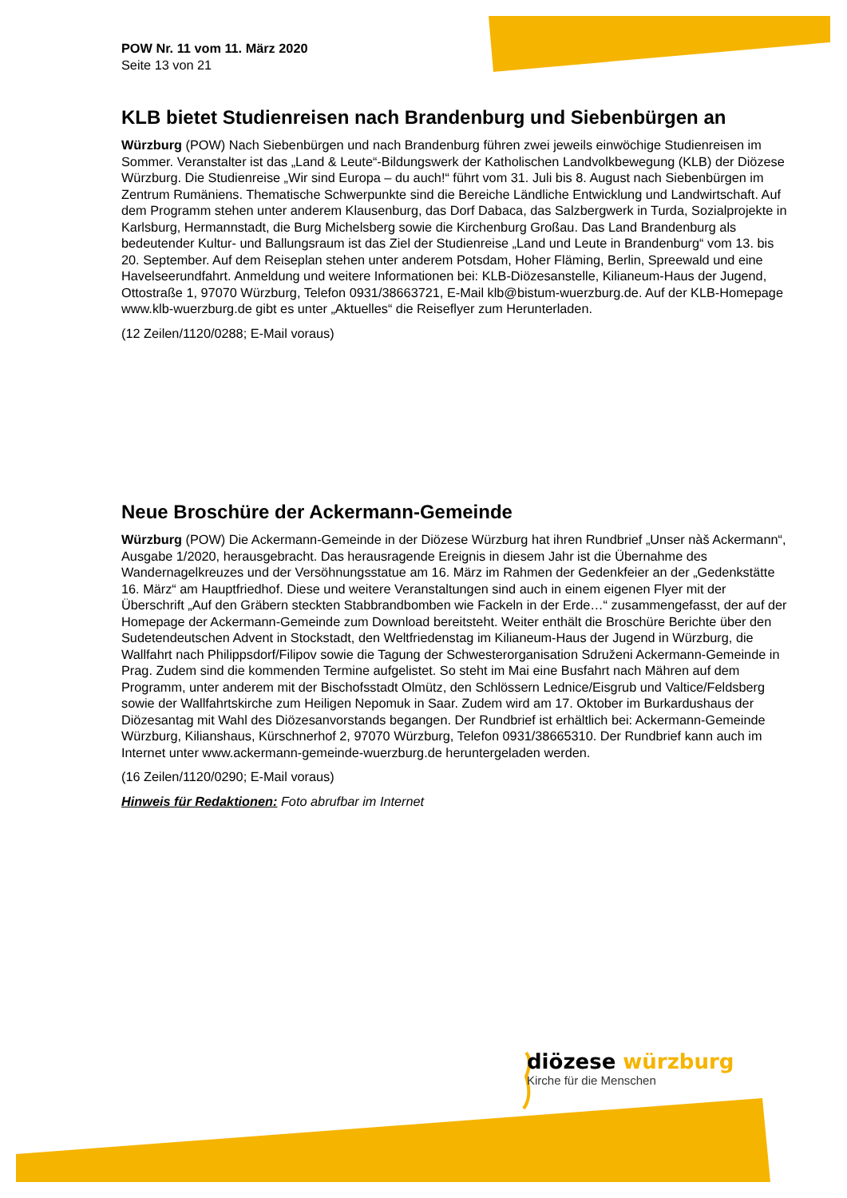POW Nr. 11 vom 11. März 2020
Seite 13 von 21
KLB bietet Studienreisen nach Brandenburg und Siebenbürgen an
Würzburg (POW) Nach Siebenbürgen und nach Brandenburg führen zwei jeweils einwöchige Studienreisen im Sommer. Veranstalter ist das „Land & Leute“-Bildungswerk der Katholischen Landvolkbewegung (KLB) der Diözese Würzburg. Die Studienreise „Wir sind Europa – du auch!“ führt vom 31. Juli bis 8. August nach Siebenbürgen im Zentrum Rumäniens. Thematische Schwerpunkte sind die Bereiche Ländliche Entwicklung und Landwirtschaft. Auf dem Programm stehen unter anderem Klausenburg, das Dorf Dabaca, das Salzbergwerk in Turda, Sozialprojekte in Karlsburg, Hermannstadt, die Burg Michelsberg sowie die Kirchenburg Großau. Das Land Brandenburg als bedeutender Kultur- und Ballungsraum ist das Ziel der Studienreise „Land und Leute in Brandenburg“ vom 13. bis 20. September. Auf dem Reiseplan stehen unter anderem Potsdam, Hoher Fläming, Berlin, Spreewald und eine Havelseerundfahrt. Anmeldung und weitere Informationen bei: KLB-Diözesanstelle, Kilianeum-Haus der Jugend, Ottostraße 1, 97070 Würzburg, Telefon 0931/38663721, E-Mail klb@bistum-wuerzburg.de. Auf der KLB-Homepage www.klb-wuerzburg.de gibt es unter „Aktuelles“ die Reiseflyer zum Herunterladen.
(12 Zeilen/1120/0288; E-Mail voraus)
Neue Broschüre der Ackermann-Gemeinde
Würzburg (POW) Die Ackermann-Gemeinde in der Diözese Würzburg hat ihren Rundbrief „Unser nàš Ackermann“, Ausgabe 1/2020, herausgebracht. Das herausragende Ereignis in diesem Jahr ist die Übernahme des Wandernagelkreuzes und der Versöhnungsstatue am 16. März im Rahmen der Gedenkfeier an der „Gedenkstätte 16. März“ am Hauptfriedhof. Diese und weitere Veranstaltungen sind auch in einem eigenen Flyer mit der Überschrift „Auf den Gräbern steckten Stabbrandbomben wie Fackeln in der Erde…“ zusammengefasst, der auf der Homepage der Ackermann-Gemeinde zum Download bereitsteht. Weiter enthält die Broschüre Berichte über den Sudetendeutschen Advent in Stockstadt, den Weltfriedenstag im Kilianeum-Haus der Jugend in Würzburg, die Wallfahrt nach Philippsdorf/Filipov sowie die Tagung der Schwesterorganisation Sdruženi Ackermann-Gemeinde in Prag. Zudem sind die kommenden Termine aufgelistet. So steht im Mai eine Busfahrt nach Mähren auf dem Programm, unter anderem mit der Bischofsstadt Olmütz, den Schlössern Lednice/Eisgrub und Valtice/Feldsberg sowie der Wallfahrtskirche zum Heiligen Nepomuk in Saar. Zudem wird am 17. Oktober im Burkardushaus der Diözesantag mit Wahl des Diözesanvorstands begangen. Der Rundbrief ist erhältlich bei: Ackermann-Gemeinde Würzburg, Kilianshaus, Kürschnerhof 2, 97070 Würzburg, Telefon 0931/38665310. Der Rundbrief kann auch im Internet unter www.ackermann-gemeinde-wuerzburg.de heruntergeladen werden.
(16 Zeilen/1120/0290; E-Mail voraus)
Hinweis für Redaktionen: Foto abrufbar im Internet
diözese würzburg
Kirche für die Menschen